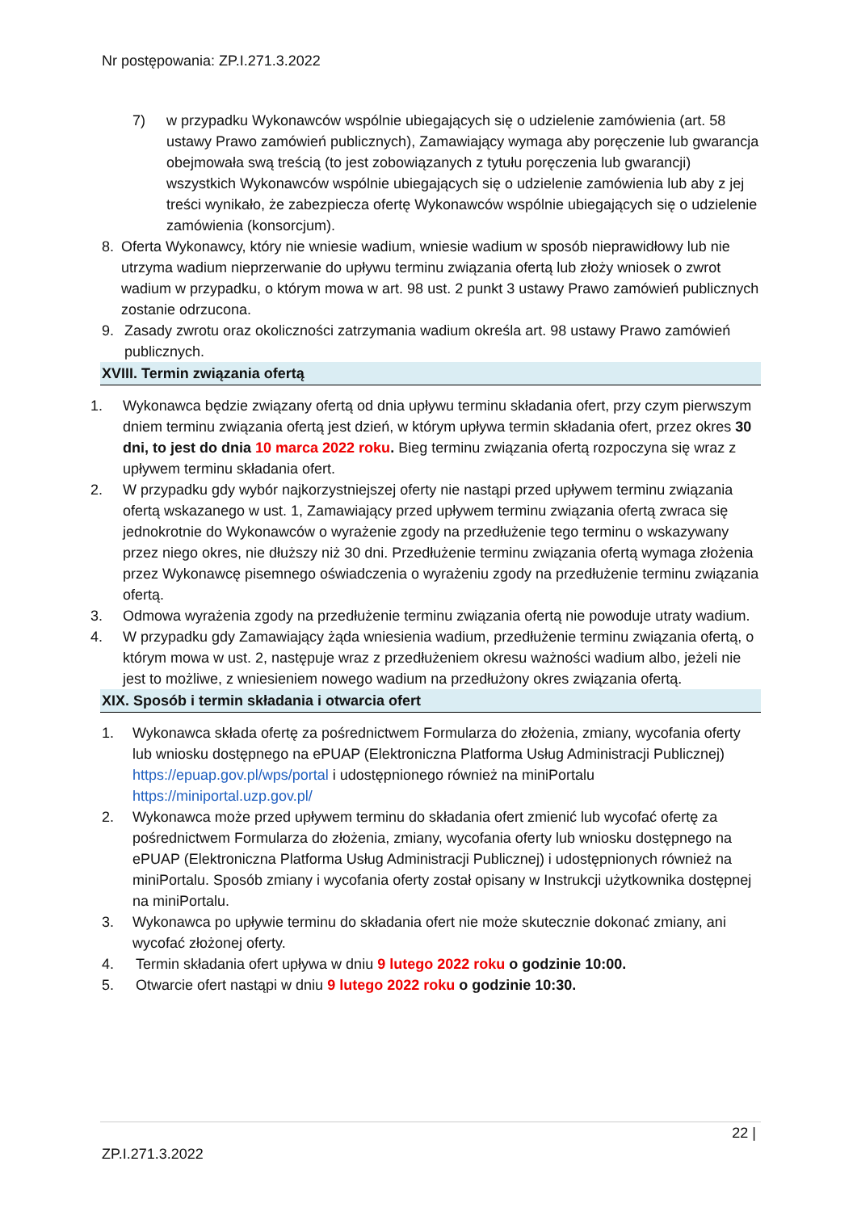Nr postępowania: ZP.I.271.3.2022
7) w przypadku Wykonawców wspólnie ubiegających się o udzielenie zamówienia (art. 58 ustawy Prawo zamówień publicznych), Zamawiający wymaga aby poręczenie lub gwarancja obejmowała swą treścią (to jest zobowiązanych z tytułu poręczenia lub gwarancji) wszystkich Wykonawców wspólnie ubiegających się o udzielenie zamówienia lub aby z jej treści wynikało, że zabezpiecza ofertę Wykonawców wspólnie ubiegających się o udzielenie zamówienia (konsorcjum).
8. Oferta Wykonawcy, który nie wniesie wadium, wniesie wadium w sposób nieprawidłowy lub nie utrzyma wadium nieprzerwanie do upływu terminu związania ofertą lub złoży wniosek o zwrot wadium w przypadku, o którym mowa w art. 98 ust. 2 punkt 3 ustawy Prawo zamówień publicznych zostanie odrzucona.
9. Zasady zwrotu oraz okoliczności zatrzymania wadium określa art. 98 ustawy Prawo zamówień publicznych.
XVIII. Termin związania ofertą
1. Wykonawca będzie związany ofertą od dnia upływu terminu składania ofert, przy czym pierwszym dniem terminu związania ofertą jest dzień, w którym upływa termin składania ofert, przez okres 30 dni, to jest do dnia 10 marca 2022 roku. Bieg terminu związania ofertą rozpoczyna się wraz z upływem terminu składania ofert.
2. W przypadku gdy wybór najkorzystniejszej oferty nie nastąpi przed upływem terminu związania ofertą wskazanego w ust. 1, Zamawiający przed upływem terminu związania ofertą zwraca się jednokrotnie do Wykonawców o wyrażenie zgody na przedłużenie tego terminu o wskazywany przez niego okres, nie dłuższy niż 30 dni. Przedłużenie terminu związania ofertą wymaga złożenia przez Wykonawcę pisemnego oświadczenia o wyrażeniu zgody na przedłużenie terminu związania ofertą.
3. Odmowa wyrażenia zgody na przedłużenie terminu związania ofertą nie powoduje utraty wadium.
4. W przypadku gdy Zamawiający żąda wniesienia wadium, przedłużenie terminu związania ofertą, o którym mowa w ust. 2, następuje wraz z przedłużeniem okresu ważności wadium albo, jeżeli nie jest to możliwe, z wniesieniem nowego wadium na przedłużony okres związania ofertą.
XIX. Sposób i termin składania i otwarcia ofert
1. Wykonawca składa ofertę za pośrednictwem Formularza do złożenia, zmiany, wycofania oferty lub wniosku dostępnego na ePUAP (Elektroniczna Platforma Usług Administracji Publicznej) https://epuap.gov.pl/wps/portal i udostępnionego również na miniPortalu https://miniportal.uzp.gov.pl/
2. Wykonawca może przed upływem terminu do składania ofert zmienić lub wycofać ofertę za pośrednictwem Formularza do złożenia, zmiany, wycofania oferty lub wniosku dostępnego na ePUAP (Elektroniczna Platforma Usług Administracji Publicznej) i udostępnionych również na miniPortalu. Sposób zmiany i wycofania oferty został opisany w Instrukcji użytkownika dostępnej na miniPortalu.
3. Wykonawca po upływie terminu do składania ofert nie może skutecznie dokonać zmiany, ani wycofać złożonej oferty.
4. Termin składania ofert upływa w dniu 9 lutego 2022 roku o godzinie 10:00.
5. Otwarcie ofert nastąpi w dniu 9 lutego 2022 roku o godzinie 10:30.
22 |
ZP.I.271.3.2022